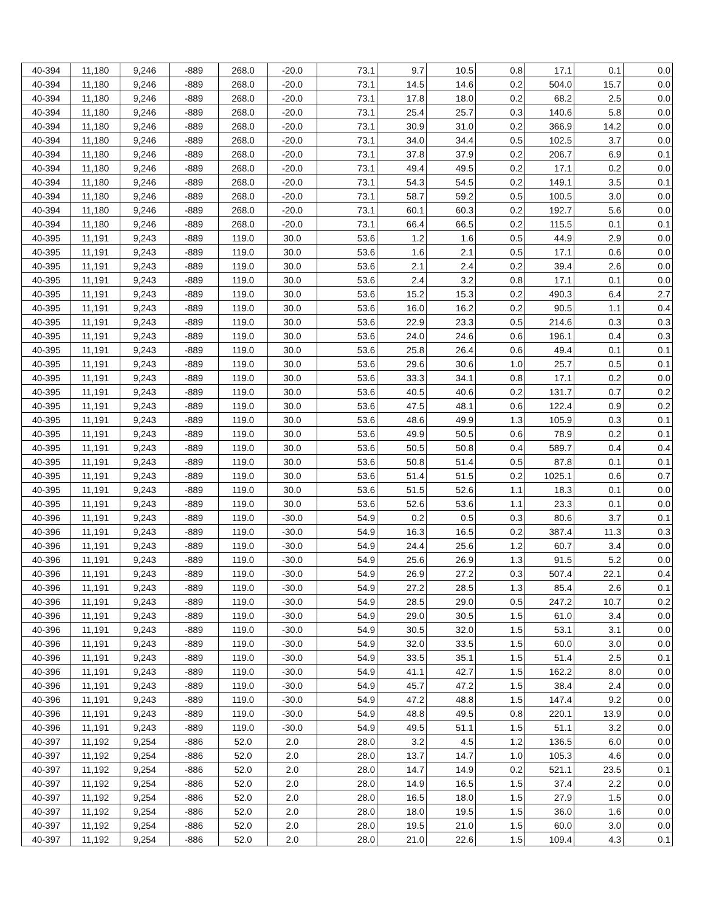| 40-394 | 11,180 | 9,246 | -889 | 268.0 | -20.0 | 73.1 | 9.7 | 10.5 | 0.8 | 17.1 | 0.1 | 0.0 |
| 40-394 | 11,180 | 9,246 | -889 | 268.0 | -20.0 | 73.1 | 14.5 | 14.6 | 0.2 | 504.0 | 15.7 | 0.0 |
| 40-394 | 11,180 | 9,246 | -889 | 268.0 | -20.0 | 73.1 | 17.8 | 18.0 | 0.2 | 68.2 | 2.5 | 0.0 |
| 40-394 | 11,180 | 9,246 | -889 | 268.0 | -20.0 | 73.1 | 25.4 | 25.7 | 0.3 | 140.6 | 5.8 | 0.0 |
| 40-394 | 11,180 | 9,246 | -889 | 268.0 | -20.0 | 73.1 | 30.9 | 31.0 | 0.2 | 366.9 | 14.2 | 0.0 |
| 40-394 | 11,180 | 9,246 | -889 | 268.0 | -20.0 | 73.1 | 34.0 | 34.4 | 0.5 | 102.5 | 3.7 | 0.0 |
| 40-394 | 11,180 | 9,246 | -889 | 268.0 | -20.0 | 73.1 | 37.8 | 37.9 | 0.2 | 206.7 | 6.9 | 0.1 |
| 40-394 | 11,180 | 9,246 | -889 | 268.0 | -20.0 | 73.1 | 49.4 | 49.5 | 0.2 | 17.1 | 0.2 | 0.0 |
| 40-394 | 11,180 | 9,246 | -889 | 268.0 | -20.0 | 73.1 | 54.3 | 54.5 | 0.2 | 149.1 | 3.5 | 0.1 |
| 40-394 | 11,180 | 9,246 | -889 | 268.0 | -20.0 | 73.1 | 58.7 | 59.2 | 0.5 | 100.5 | 3.0 | 0.0 |
| 40-394 | 11,180 | 9,246 | -889 | 268.0 | -20.0 | 73.1 | 60.1 | 60.3 | 0.2 | 192.7 | 5.6 | 0.0 |
| 40-394 | 11,180 | 9,246 | -889 | 268.0 | -20.0 | 73.1 | 66.4 | 66.5 | 0.2 | 115.5 | 0.1 | 0.1 |
| 40-395 | 11,191 | 9,243 | -889 | 119.0 | 30.0 | 53.6 | 1.2 | 1.6 | 0.5 | 44.9 | 2.9 | 0.0 |
| 40-395 | 11,191 | 9,243 | -889 | 119.0 | 30.0 | 53.6 | 1.6 | 2.1 | 0.5 | 17.1 | 0.6 | 0.0 |
| 40-395 | 11,191 | 9,243 | -889 | 119.0 | 30.0 | 53.6 | 2.1 | 2.4 | 0.2 | 39.4 | 2.6 | 0.0 |
| 40-395 | 11,191 | 9,243 | -889 | 119.0 | 30.0 | 53.6 | 2.4 | 3.2 | 0.8 | 17.1 | 0.1 | 0.0 |
| 40-395 | 11,191 | 9,243 | -889 | 119.0 | 30.0 | 53.6 | 15.2 | 15.3 | 0.2 | 490.3 | 6.4 | 2.7 |
| 40-395 | 11,191 | 9,243 | -889 | 119.0 | 30.0 | 53.6 | 16.0 | 16.2 | 0.2 | 90.5 | 1.1 | 0.4 |
| 40-395 | 11,191 | 9,243 | -889 | 119.0 | 30.0 | 53.6 | 22.9 | 23.3 | 0.5 | 214.6 | 0.3 | 0.3 |
| 40-395 | 11,191 | 9,243 | -889 | 119.0 | 30.0 | 53.6 | 24.0 | 24.6 | 0.6 | 196.1 | 0.4 | 0.3 |
| 40-395 | 11,191 | 9,243 | -889 | 119.0 | 30.0 | 53.6 | 25.8 | 26.4 | 0.6 | 49.4 | 0.1 | 0.1 |
| 40-395 | 11,191 | 9,243 | -889 | 119.0 | 30.0 | 53.6 | 29.6 | 30.6 | 1.0 | 25.7 | 0.5 | 0.1 |
| 40-395 | 11,191 | 9,243 | -889 | 119.0 | 30.0 | 53.6 | 33.3 | 34.1 | 0.8 | 17.1 | 0.2 | 0.0 |
| 40-395 | 11,191 | 9,243 | -889 | 119.0 | 30.0 | 53.6 | 40.5 | 40.6 | 0.2 | 131.7 | 0.7 | 0.2 |
| 40-395 | 11,191 | 9,243 | -889 | 119.0 | 30.0 | 53.6 | 47.5 | 48.1 | 0.6 | 122.4 | 0.9 | 0.2 |
| 40-395 | 11,191 | 9,243 | -889 | 119.0 | 30.0 | 53.6 | 48.6 | 49.9 | 1.3 | 105.9 | 0.3 | 0.1 |
| 40-395 | 11,191 | 9,243 | -889 | 119.0 | 30.0 | 53.6 | 49.9 | 50.5 | 0.6 | 78.9 | 0.2 | 0.1 |
| 40-395 | 11,191 | 9,243 | -889 | 119.0 | 30.0 | 53.6 | 50.5 | 50.8 | 0.4 | 589.7 | 0.4 | 0.4 |
| 40-395 | 11,191 | 9,243 | -889 | 119.0 | 30.0 | 53.6 | 50.8 | 51.4 | 0.5 | 87.8 | 0.1 | 0.1 |
| 40-395 | 11,191 | 9,243 | -889 | 119.0 | 30.0 | 53.6 | 51.4 | 51.5 | 0.2 | 1025.1 | 0.6 | 0.7 |
| 40-395 | 11,191 | 9,243 | -889 | 119.0 | 30.0 | 53.6 | 51.5 | 52.6 | 1.1 | 18.3 | 0.1 | 0.0 |
| 40-395 | 11,191 | 9,243 | -889 | 119.0 | 30.0 | 53.6 | 52.6 | 53.6 | 1.1 | 23.3 | 0.1 | 0.0 |
| 40-396 | 11,191 | 9,243 | -889 | 119.0 | -30.0 | 54.9 | 0.2 | 0.5 | 0.3 | 80.6 | 3.7 | 0.1 |
| 40-396 | 11,191 | 9,243 | -889 | 119.0 | -30.0 | 54.9 | 16.3 | 16.5 | 0.2 | 387.4 | 11.3 | 0.3 |
| 40-396 | 11,191 | 9,243 | -889 | 119.0 | -30.0 | 54.9 | 24.4 | 25.6 | 1.2 | 60.7 | 3.4 | 0.0 |
| 40-396 | 11,191 | 9,243 | -889 | 119.0 | -30.0 | 54.9 | 25.6 | 26.9 | 1.3 | 91.5 | 5.2 | 0.0 |
| 40-396 | 11,191 | 9,243 | -889 | 119.0 | -30.0 | 54.9 | 26.9 | 27.2 | 0.3 | 507.4 | 22.1 | 0.4 |
| 40-396 | 11,191 | 9,243 | -889 | 119.0 | -30.0 | 54.9 | 27.2 | 28.5 | 1.3 | 85.4 | 2.6 | 0.1 |
| 40-396 | 11,191 | 9,243 | -889 | 119.0 | -30.0 | 54.9 | 28.5 | 29.0 | 0.5 | 247.2 | 10.7 | 0.2 |
| 40-396 | 11,191 | 9,243 | -889 | 119.0 | -30.0 | 54.9 | 29.0 | 30.5 | 1.5 | 61.0 | 3.4 | 0.0 |
| 40-396 | 11,191 | 9,243 | -889 | 119.0 | -30.0 | 54.9 | 30.5 | 32.0 | 1.5 | 53.1 | 3.1 | 0.0 |
| 40-396 | 11,191 | 9,243 | -889 | 119.0 | -30.0 | 54.9 | 32.0 | 33.5 | 1.5 | 60.0 | 3.0 | 0.0 |
| 40-396 | 11,191 | 9,243 | -889 | 119.0 | -30.0 | 54.9 | 33.5 | 35.1 | 1.5 | 51.4 | 2.5 | 0.1 |
| 40-396 | 11,191 | 9,243 | -889 | 119.0 | -30.0 | 54.9 | 41.1 | 42.7 | 1.5 | 162.2 | 8.0 | 0.0 |
| 40-396 | 11,191 | 9,243 | -889 | 119.0 | -30.0 | 54.9 | 45.7 | 47.2 | 1.5 | 38.4 | 2.4 | 0.0 |
| 40-396 | 11,191 | 9,243 | -889 | 119.0 | -30.0 | 54.9 | 47.2 | 48.8 | 1.5 | 147.4 | 9.2 | 0.0 |
| 40-396 | 11,191 | 9,243 | -889 | 119.0 | -30.0 | 54.9 | 48.8 | 49.5 | 0.8 | 220.1 | 13.9 | 0.0 |
| 40-396 | 11,191 | 9,243 | -889 | 119.0 | -30.0 | 54.9 | 49.5 | 51.1 | 1.5 | 51.1 | 3.2 | 0.0 |
| 40-397 | 11,192 | 9,254 | -886 | 52.0 | 2.0 | 28.0 | 3.2 | 4.5 | 1.2 | 136.5 | 6.0 | 0.0 |
| 40-397 | 11,192 | 9,254 | -886 | 52.0 | 2.0 | 28.0 | 13.7 | 14.7 | 1.0 | 105.3 | 4.6 | 0.0 |
| 40-397 | 11,192 | 9,254 | -886 | 52.0 | 2.0 | 28.0 | 14.7 | 14.9 | 0.2 | 521.1 | 23.5 | 0.1 |
| 40-397 | 11,192 | 9,254 | -886 | 52.0 | 2.0 | 28.0 | 14.9 | 16.5 | 1.5 | 37.4 | 2.2 | 0.0 |
| 40-397 | 11,192 | 9,254 | -886 | 52.0 | 2.0 | 28.0 | 16.5 | 18.0 | 1.5 | 27.9 | 1.5 | 0.0 |
| 40-397 | 11,192 | 9,254 | -886 | 52.0 | 2.0 | 28.0 | 18.0 | 19.5 | 1.5 | 36.0 | 1.6 | 0.0 |
| 40-397 | 11,192 | 9,254 | -886 | 52.0 | 2.0 | 28.0 | 19.5 | 21.0 | 1.5 | 60.0 | 3.0 | 0.0 |
| 40-397 | 11,192 | 9,254 | -886 | 52.0 | 2.0 | 28.0 | 21.0 | 22.6 | 1.5 | 109.4 | 4.3 | 0.1 |